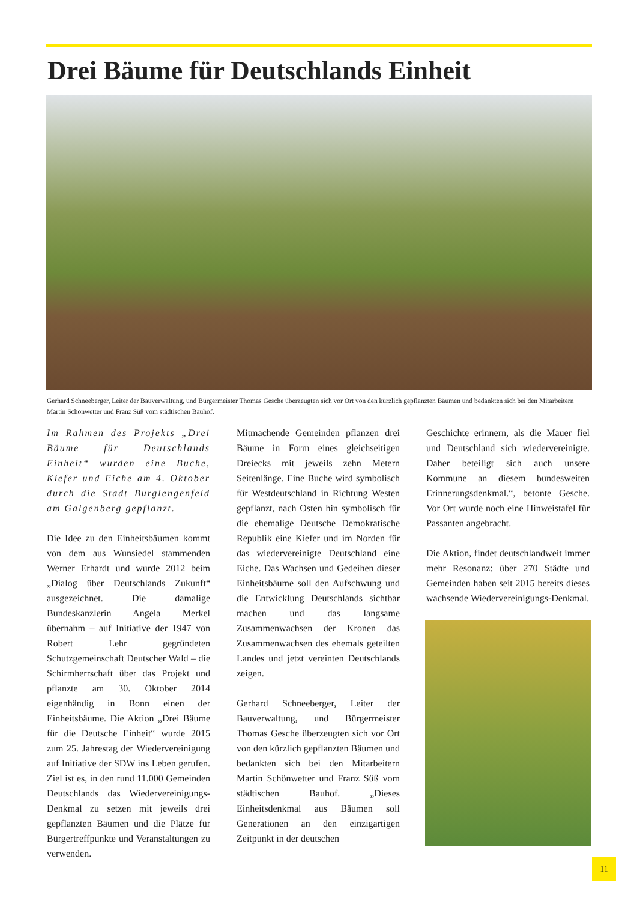Drei Bäume für Deutschlands Einheit
Gerhard Schneeberger, Leiter der Bauverwaltung, und Bürgermeister Thomas Gesche überzeugten sich vor Ort von den kürzlich gepflanzten Bäumen und bedankten sich bei den Mitarbeitern Martin Schönwetter und Franz Süß vom städtischen Bauhof.
Im Rahmen des Projekts „Drei Bäume für Deutschlands Einheit“ wurden eine Buche, Kiefer und Eiche am 4. Oktober durch die Stadt Burglengenfeld am Galgenberg gepflanzt.
Die Idee zu den Einheitsbäumen kommt von dem aus Wunsiedel stammenden Werner Erhardt und wurde 2012 beim „Dialog über Deutschlands Zukunft“ ausgezeichnet. Die damalige Bundeskanzlerin Angela Merkel übernahm – auf Initiative der 1947 von Robert Lehr gegründeten Schutzgemeinschaft Deutscher Wald – die Schirmherrschaft über das Projekt und pflanzte am 30. Oktober 2014 eigenhändig in Bonn einen der Einheitsbäume. Die Aktion „Drei Bäume für die Deutsche Einheit“ wurde 2015 zum 25. Jahrestag der Wiedervereinigung auf Initiative der SDW ins Leben gerufen. Ziel ist es, in den rund 11.000 Gemeinden Deutschlands das Wiedervereinigungs-Denkmal zu setzen mit jeweils drei gepflanzten Bäumen und die Plätze für Bürgertreffpunkte und Veranstaltungen zu verwenden.
Mitmachende Gemeinden pflanzen drei Bäume in Form eines gleichseitigen Dreiecks mit jeweils zehn Metern Seitenlänge. Eine Buche wird symbolisch für Westdeutschland in Richtung Westen gepflanzt, nach Osten hin symbolisch für die ehemalige Deutsche Demokratische Republik eine Kiefer und im Norden für das wiedervereinigte Deutschland eine Eiche. Das Wachsen und Gedeihen dieser Einheitsbäume soll den Aufschwung und die Entwicklung Deutschlands sichtbar machen und das langsame Zusammenwachsen der Kronen das Zusammenwachsen des ehemals geteilten Landes und jetzt vereinten Deutschlands zeigen.
Gerhard Schneeberger, Leiter der Bauverwaltung, und Bürgermeister Thomas Gesche überzeugten sich vor Ort von den kürzlich gepflanzten Bäumen und bedankten sich bei den Mitarbeitern Martin Schönwetter und Franz Süß vom städtischen Bauhof. „Dieses Einheitsdenkmal aus Bäumen soll Generationen an den einzigartigen Zeitpunkt in der deutschen
Geschichte erinnern, als die Mauer fiel und Deutschland sich wiedervereinigte. Daher beteiligt sich auch unsere Kommune an diesem bundesweiten Erinnerungsdenkmal.“, betonte Gesche. Vor Ort wurde noch eine Hinweistafel für Passanten angebracht.
Die Aktion, findet deutschlandweit immer mehr Resonanz: über 270 Städte und Gemeinden haben seit 2015 bereits dieses wachsende Wiedervereinigungs-Denkmal.
11